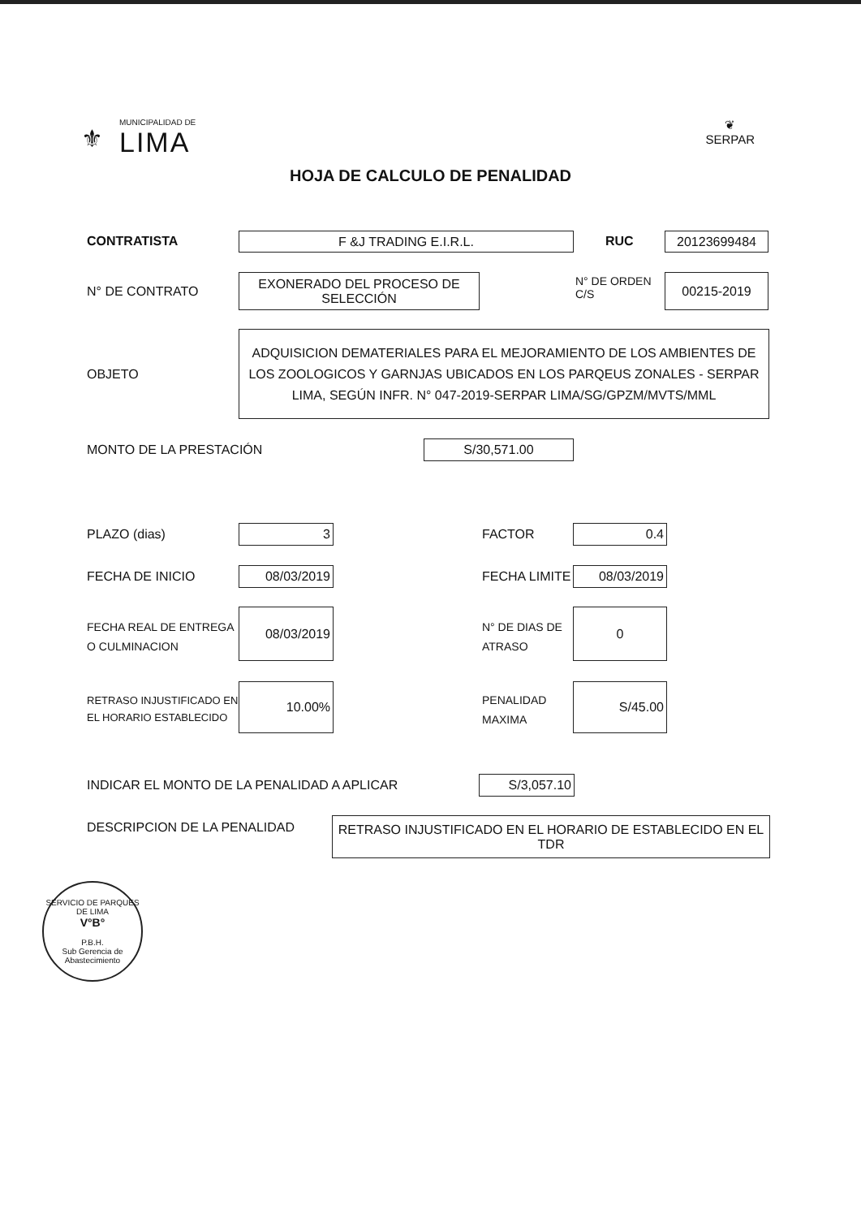⚜
MUNICIPALIDAD DE
LIMA
❦
SERPAR
HOJA DE CALCULO DE PENALIDAD
CONTRATISTA F &J TRADING E.I.R.L. RUC 20123699484
N° DE CONTRATO
EXONERADO DEL PROCESO DE SELECCIÓN
N° DE ORDEN
C/S
00215-2019
OBJETO
ADQUISICION DEMATERIALES PARA EL MEJORAMIENTO DE LOS AMBIENTES DE LOS ZOOLOGICOS Y GARNJAS UBICADOS EN LOS PARQEUS ZONALES - SERPAR LIMA, SEGÚN INFR. N° 047-2019-SERPAR LIMA/SG/GPZM/MVTS/MML
MONTO DE LA PRESTACIÓN S/30,571.00
PLAZO (dias) 3 FACTOR 0.4
FECHA DE INICIO 08/03/2019 FECHA LIMITE 08/03/2019
FECHA REAL DE ENTREGA
O CULMINACION
08/03/2019
N° DE DIAS DE
ATRASO
0
RETRASO INJUSTIFICADO EN
EL HORARIO ESTABLECIDO
10.00%
PENALIDAD
MAXIMA
S/45.00
INDICAR EL MONTO DE LA PENALIDAD A APLICAR
S/3,057.10
DESCRIPCION DE LA PENALIDAD
RETRASO INJUSTIFICADO EN EL HORARIO DE ESTABLECIDO EN EL TDR
SERVICIO DE PARQUES DE LIMA
V°B°
P.B.H.
Sub Gerencia de Abastecimiento